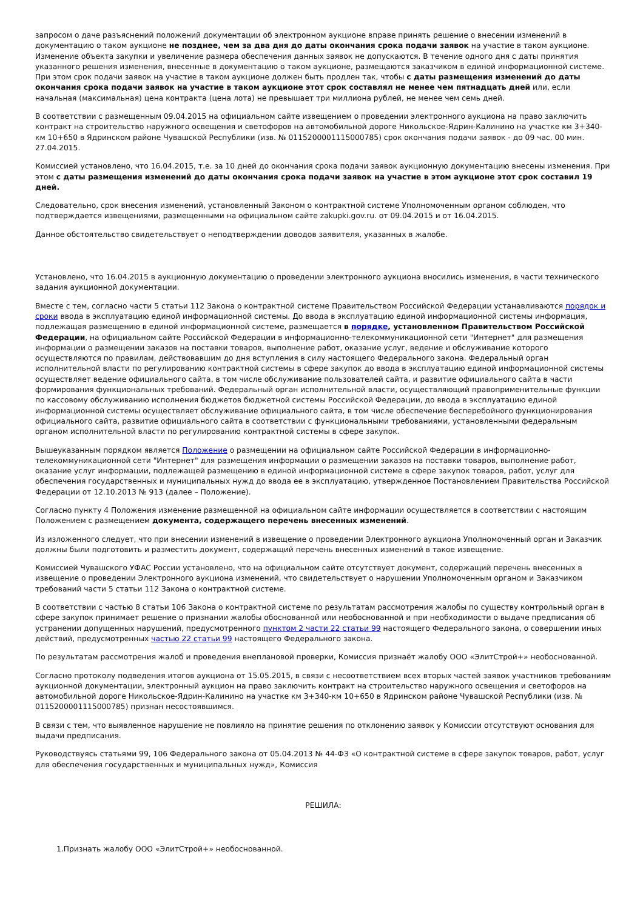запросом о даче разъяснений положений документации об электронном аукционе вправе принять решение о внесении изменений в документацию о таком аукционе не позднее, чем за два дня до даты окончания срока подачи заявок на участие в таком аукционе. Изменение объекта закупки и увеличение размера обеспечения данных заявок не допускаются. В течение одного дня с даты принятия указанного решения изменения, внесенные в документацию о таком аукционе, размещаются заказчиком в единой информационной системе. При этом срок подачи заявок на участие в таком аукционе должен быть продлен так, чтобы с даты размещения изменений до даты окончания срока подачи заявок на участие в таком аукционе этот срок составлял не менее чем пятнадцать дней или, если начальная (максимальная) цена контракта (цена лота) не превышает три миллиона рублей, не менее чем семь дней.
В соответствии с размещенным 09.04.2015 на официальном сайте извещением о проведении электронного аукциона на право заключить контракт на строительство наружного освещения и светофоров на автомобильной дороге Никольское-Ядрин-Калинино на участке км 3+340-км 10+650 в Ядринском районе Чувашской Республики (изв. № 0115200001115000785) срок окончания подачи заявок - до 09 час. 00 мин. 27.04.2015.
Комиссией установлено, что 16.04.2015, т.е. за 10 дней до окончания срока подачи заявок аукционную документацию внесены изменения. При этом с даты размещения изменений до даты окончания срока подачи заявок на участие в этом аукционе этот срок составил 19 дней.
Следовательно, срок внесения изменений, установленный Законом о контрактной системе Уполномоченным органом соблюден, что подтверждается извещениями, размещенными на официальном сайте zakupki.gov.ru. от 09.04.2015 и от 16.04.2015.
Данное обстоятельство свидетельствует о неподтверждении доводов заявителя, указанных в жалобе.
Установлено, что 16.04.2015 в аукционную документацию о проведении электронного аукциона вносились изменения, в части технического задания аукционной документации.
Вместе с тем, согласно части 5 статьи 112 Закона о контрактной системе Правительством Российской Федерации устанавливаются порядок и сроки ввода в эксплуатацию единой информационной системы. До ввода в эксплуатацию единой информационной системы информация, подлежащая размещению в единой информационной системе, размещается в порядке, установленном Правительством Российской Федерации, на официальном сайте Российской Федерации в информационно-телекоммуникационной сети "Интернет" для размещения информации о размещении заказов на поставки товаров, выполнение работ, оказание услуг, ведение и обслуживание которого осуществляются по правилам, действовавшим до дня вступления в силу настоящего Федерального закона. Федеральный орган исполнительной власти по регулированию контрактной системы в сфере закупок до ввода в эксплуатацию единой информационной системы осуществляет ведение официального сайта, в том числе обслуживание пользователей сайта, и развитие официального сайта в части формирования функциональных требований. Федеральный орган исполнительной власти, осуществляющий правоприменительные функции по кассовому обслуживанию исполнения бюджетов бюджетной системы Российской Федерации, до ввода в эксплуатацию единой информационной системы осуществляет обслуживание официального сайта, в том числе обеспечение бесперебойного функционирования официального сайта, развитие официального сайта в соответствии с функциональными требованиями, установленными федеральным органом исполнительной власти по регулированию контрактной системы в сфере закупок.
Вышеуказанным порядком является Положение о размещении на официальном сайте Российской Федерации в информационно-телекоммуникационной сети "Интернет" для размещения информации о размещении заказов на поставки товаров, выполнение работ, оказание услуг информации, подлежащей размещению в единой информационной системе в сфере закупок товаров, работ, услуг для обеспечения государственных и муниципальных нужд до ввода ее в эксплуатацию, утвержденное Постановлением Правительства Российской Федерации от 12.10.2013 № 913 (далее – Положение).
Согласно пункту 4 Положения изменение размещенной на официальном сайте информации осуществляется в соответствии с настоящим Положением с размещением документа, содержащего перечень внесенных изменений.
Из изложенного следует, что при внесении изменений в извещение о проведении Электронного аукциона Уполномоченный орган и Заказчик должны были подготовить и разместить документ, содержащий перечень внесенных изменений в такое извещение.
Комиссией Чувашского УФАС России установлено, что на официальном сайте отсутствует документ, содержащий перечень внесенных в извещение о проведении Электронного аукциона изменений, что свидетельствует о нарушении Уполномоченным органом и Заказчиком требований части 5 статьи 112 Закона о контрактной системе.
В соответствии с частью 8 статьи 106 Закона о контрактной системе по результатам рассмотрения жалобы по существу контрольный орган в сфере закупок принимает решение о признании жалобы обоснованной или необоснованной и при необходимости о выдаче предписания об устранении допущенных нарушений, предусмотренного пунктом 2 части 22 статьи 99 настоящего Федерального закона, о совершении иных действий, предусмотренных частью 22 статьи 99 настоящего Федерального закона.
По результатам рассмотрения жалоб и проведения внеплановой проверки, Комиссия признаёт жалобу ООО «ЭлитСтрой+» необоснованной.
Согласно протоколу подведения итогов аукциона от 15.05.2015, в связи с несоответствием всех вторых частей заявок участников требованиям аукционной документации, электронный аукцион на право заключить контракт на строительство наружного освещения и светофоров на автомобильной дороге Никольское-Ядрин-Калинино на участке км 3+340-км 10+650 в Ядринском районе Чувашской Республики (изв. № 0115200001115000785) признан несостоявшимся.
В связи с тем, что выявленное нарушение не повлияло на принятие решения по отклонению заявок у Комиссии отсутствуют основания для выдачи предписания.
Руководствуясь статьями 99, 106 Федерального закона от 05.04.2013 № 44-ФЗ «О контрактной системе в сфере закупок товаров, работ, услуг для обеспечения государственных и муниципальных нужд», Комиссия
РЕШИЛА:
1.Признать жалобу ООО «ЭлитСтрой+» необоснованной.